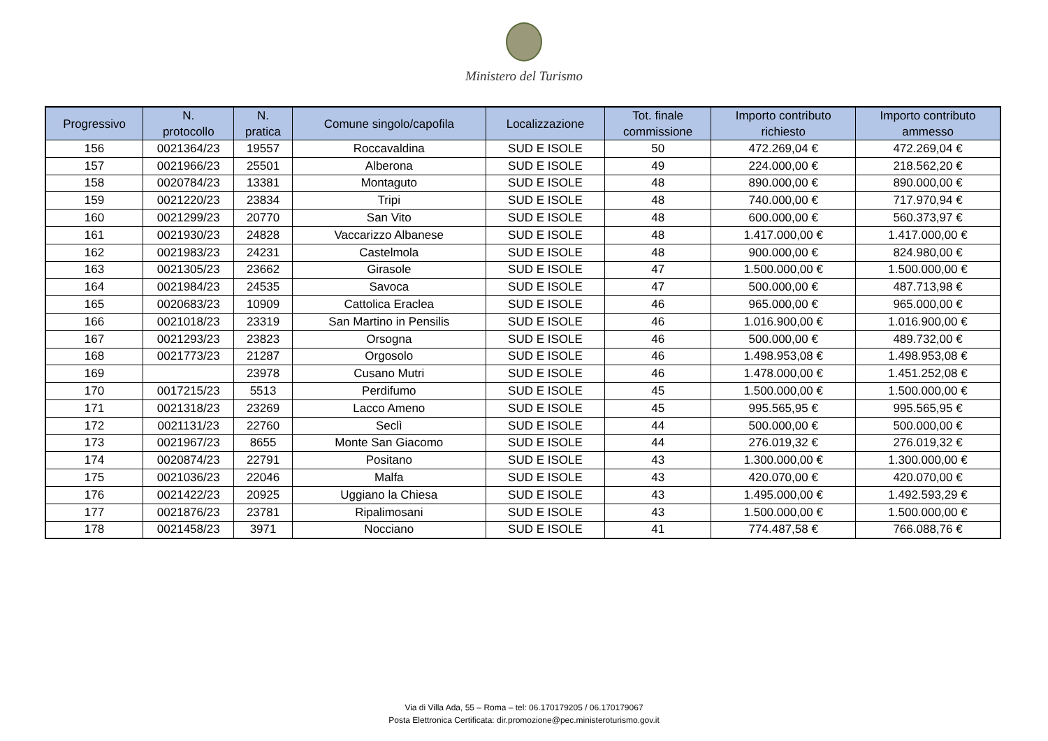Ministero del Turismo
| Progressivo | N. protocollo | N. pratica | Comune singolo/capofila | Localizzazione | Tot. finale commissione | Importo contributo richiesto | Importo contributo ammesso |
| --- | --- | --- | --- | --- | --- | --- | --- |
| 156 | 0021364/23 | 19557 | Roccavaldina | SUD E ISOLE | 50 | 472.269,04 € | 472.269,04 € |
| 157 | 0021966/23 | 25501 | Alberona | SUD E ISOLE | 49 | 224.000,00 € | 218.562,20 € |
| 158 | 0020784/23 | 13381 | Montaguto | SUD E ISOLE | 48 | 890.000,00 € | 890.000,00 € |
| 159 | 0021220/23 | 23834 | Tripi | SUD E ISOLE | 48 | 740.000,00 € | 717.970,94 € |
| 160 | 0021299/23 | 20770 | San Vito | SUD E ISOLE | 48 | 600.000,00 € | 560.373,97 € |
| 161 | 0021930/23 | 24828 | Vaccarizzo Albanese | SUD E ISOLE | 48 | 1.417.000,00 € | 1.417.000,00 € |
| 162 | 0021983/23 | 24231 | Castelmola | SUD E ISOLE | 48 | 900.000,00 € | 824.980,00 € |
| 163 | 0021305/23 | 23662 | Girasole | SUD E ISOLE | 47 | 1.500.000,00 € | 1.500.000,00 € |
| 164 | 0021984/23 | 24535 | Savoca | SUD E ISOLE | 47 | 500.000,00 € | 487.713,98 € |
| 165 | 0020683/23 | 10909 | Cattolica Eraclea | SUD E ISOLE | 46 | 965.000,00 € | 965.000,00 € |
| 166 | 0021018/23 | 23319 | San Martino in Pensilis | SUD E ISOLE | 46 | 1.016.900,00 € | 1.016.900,00 € |
| 167 | 0021293/23 | 23823 | Orsogna | SUD E ISOLE | 46 | 500.000,00 € | 489.732,00 € |
| 168 | 0021773/23 | 21287 | Orgosolo | SUD E ISOLE | 46 | 1.498.953,08 € | 1.498.953,08 € |
| 169 | | 23978 | Cusano Mutri | SUD E ISOLE | 46 | 1.478.000,00 € | 1.451.252,08 € |
| 170 | 0017215/23 | 5513 | Perdifumo | SUD E ISOLE | 45 | 1.500.000,00 € | 1.500.000,00 € |
| 171 | 0021318/23 | 23269 | Lacco Ameno | SUD E ISOLE | 45 | 995.565,95 € | 995.565,95 € |
| 172 | 0021131/23 | 22760 | Seclì | SUD E ISOLE | 44 | 500.000,00 € | 500.000,00 € |
| 173 | 0021967/23 | 8655 | Monte San Giacomo | SUD E ISOLE | 44 | 276.019,32 € | 276.019,32 € |
| 174 | 0020874/23 | 22791 | Positano | SUD E ISOLE | 43 | 1.300.000,00 € | 1.300.000,00 € |
| 175 | 0021036/23 | 22046 | Malfa | SUD E ISOLE | 43 | 420.070,00 € | 420.070,00 € |
| 176 | 0021422/23 | 20925 | Uggiano la Chiesa | SUD E ISOLE | 43 | 1.495.000,00 € | 1.492.593,29 € |
| 177 | 0021876/23 | 23781 | Ripalimosani | SUD E ISOLE | 43 | 1.500.000,00 € | 1.500.000,00 € |
| 178 | 0021458/23 | 3971 | Nocciano | SUD E ISOLE | 41 | 774.487,58 € | 766.088,76 € |
Via di Villa Ada, 55 – Roma – tel: 06.170179205 / 06.170179067
Posta Elettronica Certificata: dir.promozione@pec.ministeroturismo.gov.it